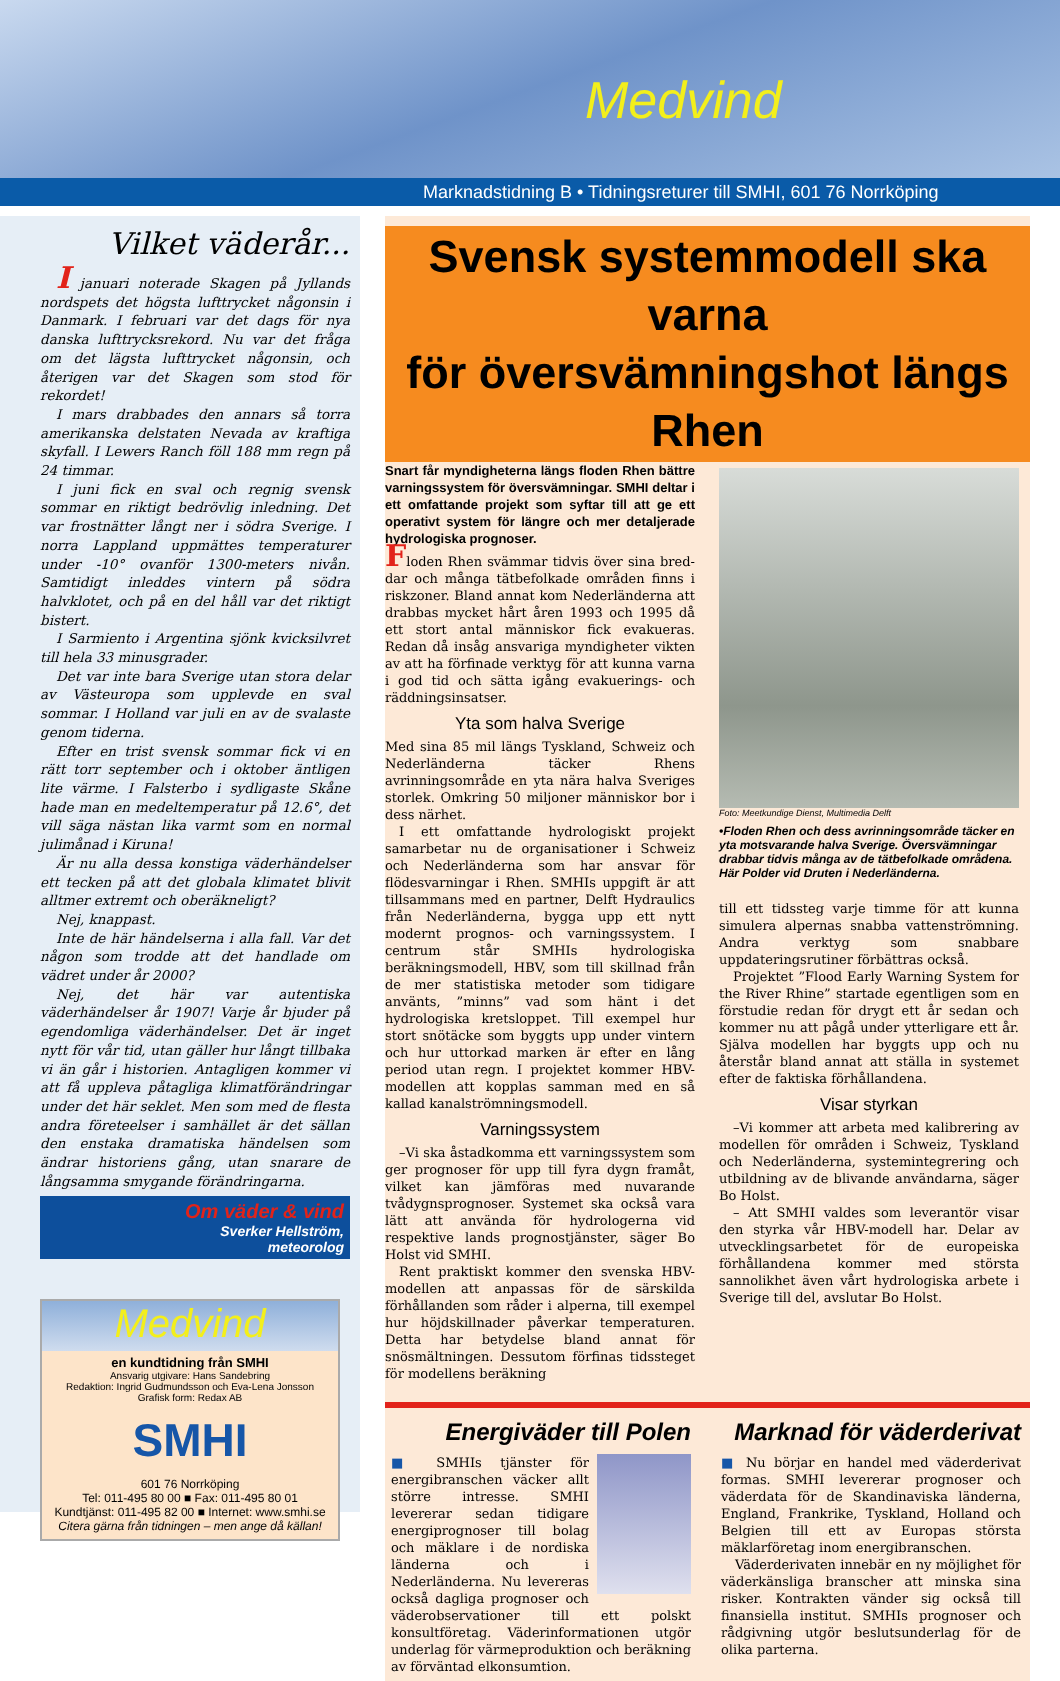Medvind
Marknadstidning B • Tidningsreturer till SMHI, 601 76 Norrköping
Vilket väderår...
I januari noterade Skagen på Jyllands nordspets det högsta lufttrycket någonsin i Danmark. I februari var det dags för nya danska lufttrycksrekord. Nu var det fråga om det lägsta lufttrycket någonsin, och återigen var det Skagen som stod för rekordet!
I mars drabbades den annars så torra amerikanska delstaten Nevada av kraftiga skyfall. I Lewers Ranch föll 188 mm regn på 24 timmar.
I juni fick en sval och regnig svensk sommar en riktigt bedrövlig inledning. Det var frostnätter långt ner i södra Sverige. I norra Lappland uppmättes temperaturer under -10° ovanför 1300-meters nivån. Samtidigt inleddes vintern på södra halvklotet, och på en del håll var det riktigt bistert.
I Sarmiento i Argentina sjönk kvicksilvret till hela 33 minusgrader.
Det var inte bara Sverige utan stora delar av Västeuropa som upplevde en sval sommar. I Holland var juli en av de svalaste genom tiderna.
Efter en trist svensk sommar fick vi en rätt torr september och i oktober äntligen lite värme. I Falsterbo i sydligaste Skåne hade man en medeltemperatur på 12.6°, det vill säga nästan lika varmt som en normal julimånad i Kiruna!
Är nu alla dessa konstiga väderhändelser ett tecken på att det globala klimatet blivit alltmer extremt och oberäkneligt?
Nej, knappast.
Inte de här händelserna i alla fall. Var det någon som trodde att det handlade om vädret under år 2000?
Nej, det här var autentiska väderhändelser år 1907! Varje år bjuder på egendomliga väderhändelser. Det är inget nytt för vår tid, utan gäller hur långt tillbaka vi än går i historien. Antagligen kommer vi att få uppleva påtagliga klimatförändringar under det här seklet. Men som med de flesta andra företeelser i samhället är det sällan den enstaka dramatiska händelsen som ändrar historiens gång, utan snarare de långsamma smygande förändringarna.
Om väder & vind
Sverker Hellström,
meteorolog
Medvind
en kundtidning från SMHI
Ansvarig utgivare: Hans Sandebring
Redaktion: Ingrid Gudmundsson och Eva-Lena Jonsson
Grafisk form: Redax AB
SMHI
601 76 Norrköping
Tel: 011-495 80 00 ■ Fax: 011-495 80 01
Kundtjänst: 011-495 82 00 ■ Internet: www.smhi.se
Citera gärna från tidningen – men ange då källan!
Svensk systemmodell ska varna
för översvämningshot längs Rhen
Snart får myndigheterna längs floden Rhen bättre varningssystem för översvämningar. SMHI deltar i ett omfattande projekt som syftar till att ge ett operativt system för längre och mer detaljerade hydrologiska prognoser.
Floden Rhen svämmar tidvis över sina bred-dar och många tätbefolkade områden finns i riskzoner. Bland annat kom Nederländerna att drabbas mycket hårt åren 1993 och 1995 då ett stort antal människor fick evakueras. Redan då insåg ansvariga myndigheter vikten av att ha förfinade verktyg för att kunna varna i god tid och sätta igång evakuerings- och räddningsinsatser.
Yta som halva Sverige
Med sina 85 mil längs Tyskland, Schweiz och Nederländerna täcker Rhens avrinningsområde en yta nära halva Sveriges storlek. Omkring 50 miljoner människor bor i dess närhet.
I ett omfattande hydrologiskt projekt samarbetar nu de organisationer i Schweiz och Nederländerna som har ansvar för flödesvarningar i Rhen. SMHIs uppgift är att tillsammans med en partner, Delft Hydraulics från Nederländerna, bygga upp ett nytt modernt prognos- och varningssystem. I centrum står SMHIs hydrologiska beräkningsmodell, HBV, som till skillnad från de mer statistiska metoder som tidigare använts, ”minns” vad som hänt i det hydrologiska kretsloppet. Till exempel hur stort snötäcke som byggts upp under vintern och hur uttorkad marken är efter en lång period utan regn. I projektet kommer HBV-modellen att kopplas samman med en så kallad kanalströmningsmodell.
Varningssystem
–Vi ska åstadkomma ett varningssystem som ger prognoser för upp till fyra dygn framåt, vilket kan jämföras med nuvarande tvådygnsprognoser. Systemet ska också vara lätt att använda för hydrologerna vid respektive lands prognostjänster, säger Bo Holst vid SMHI.
Rent praktiskt kommer den svenska HBV-modellen att anpassas för de särskilda förhållanden som råder i alperna, till exempel hur höjdskillnader påverkar temperaturen. Detta har betydelse bland annat för snösmältningen. Dessutom förfinas tidssteget för modellens beräkning
Foto: Meetkundige Dienst, Multimedia Delft
•Floden Rhen och dess avrinningsområde täcker en yta motsvarande halva Sverige. Översvämningar drabbar tidvis många av de tätbefolkade områdena. Här Polder vid Druten i Nederländerna.
till ett tidssteg varje timme för att kunna simulera alpernas snabba vattenströmning. Andra verktyg som snabbare uppdateringsrutiner förbättras också.
Projektet ”Flood Early Warning System for the River Rhine” startade egentligen som en förstudie redan för drygt ett år sedan och kommer nu att pågå under ytterligare ett år. Själva modellen har byggts upp och nu återstår bland annat att ställa in systemet efter de faktiska förhållandena.
Visar styrkan
–Vi kommer att arbeta med kalibrering av modellen för områden i Schweiz, Tyskland och Nederländerna, systemintegrering och utbildning av de blivande användarna, säger Bo Holst.
– Att SMHI valdes som leverantör visar den styrka vår HBV-modell har. Delar av utvecklingsarbetet för de europeiska förhållandena kommer med största sannolikhet även vårt hydrologiska arbete i Sverige till del, avslutar Bo Holst.
Energiväder till Polen
■ SMHIs tjänster för energibranschen väcker allt större intresse. SMHI levererar sedan tidigare energiprognoser till bolag och mäklare i de nordiska länderna och i Nederländerna. Nu levereras också dagliga prognoser och väderobservationer till ett polskt konsultföretag. Väderinformationen utgör underlag för värmeproduktion och beräkning av förväntad elkonsumtion.
Marknad för väderderivat
■ Nu börjar en handel med väderderivat formas. SMHI levererar prognoser och väderdata för de Skandinaviska länderna, England, Frankrike, Tyskland, Holland och Belgien till ett av Europas största mäklarföretag inom energibranschen.
Väderderivaten innebär en ny möjlighet för väderkänsliga branscher att minska sina risker. Kontrakten vänder sig också till finansiella institut. SMHIs prognoser och rådgivning utgör beslutsunderlag för de olika parterna.